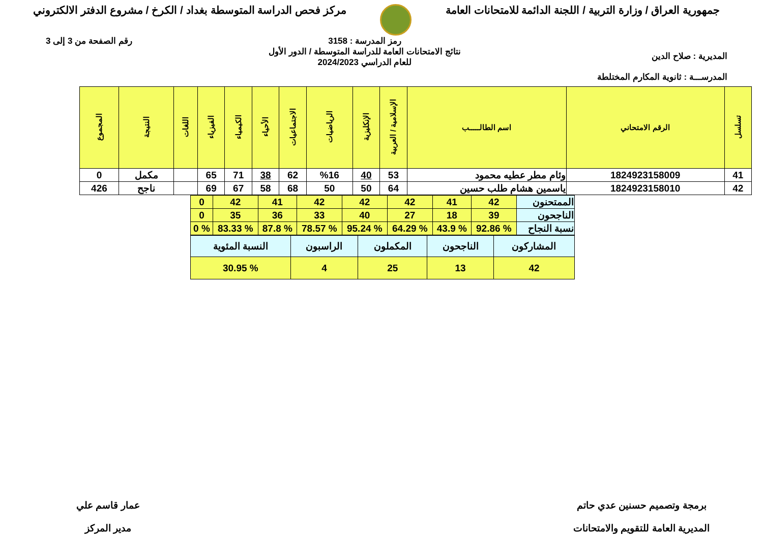جمهورية العراق / وزارة التربية / اللجنة الدائمة للامتحانات العامة
مركز فحص الدراسة المتوسطة بغداد / الكرخ / مشروع الدفتر الالكتروني
المديرية : صلاح الدين
المدرســـة : ثانوية المكارم المختلطة
رمز المدرسة : 3158
نتائج الامتحانات العامة للدراسة المتوسطة / الدور الأول
للعام الدراسي 2024/2023
رقم الصفحة من 3 إلى 3
| تسلسل | الرقم الامتحاني | اسم الطالـــــب | الإسلامية / العربية | الإنكليزية | الرياضيات | الاجتماعيات | الأحياء | الكيمياء | الفيزياء | اللغات | النتيجة | المجموع |
| --- | --- | --- | --- | --- | --- | --- | --- | --- | --- | --- | --- | --- |
| 41 | 1824923158009 | وئام مطر عطيه محمود | 53 | 40 | %16 | 62 | 38 | 71 | 65 | | مكمل | 0 |
| 42 | 1824923158010 | ياسمين هشام طلب حسين | 64 | 50 | 50 | 68 | 58 | 67 | 69 | | ناجح | 426 |
| الممتحنون | 42 | 41 | 42 | 42 | 42 | 41 | 42 | 0 |
| الناجحون | 39 | 18 | 27 | 40 | 33 | 36 | 35 | 0 |
| نسبة النجاح | % 92.86 | % 43.9 | % 64.29 | % 95.24 | % 78.57 | % 87.8 | % 83.33 | % 0 |
| المشاركون | الناجحون | المكملون | الراسبون | النسبة المئوية |
| 42 | 13 | 25 | 4 | % 30.95 |
برمجة وتصميم حسنين عدي حاتم
المديرية العامة للتقويم والامتحانات
عمار قاسم علي
مدير المركز